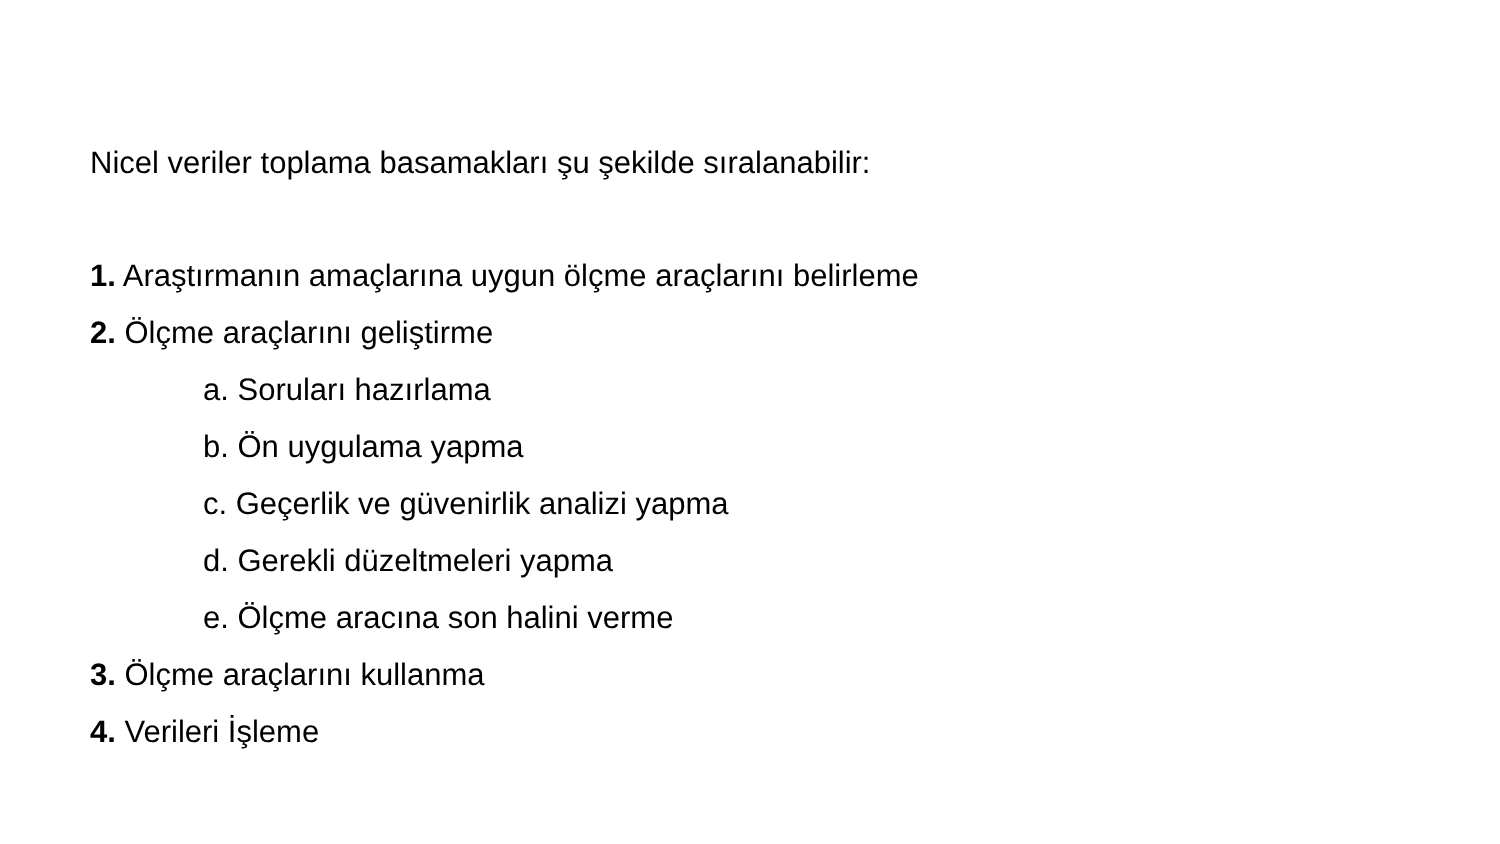Nicel veriler toplama basamakları şu şekilde sıralanabilir:
1. Araştırmanın amaçlarına uygun ölçme araçlarını belirleme
2. Ölçme araçlarını geliştirme
a. Soruları hazırlama
b. Ön uygulama yapma
c. Geçerlik ve güvenirlik analizi yapma
d. Gerekli düzeltmeleri yapma
e. Ölçme aracına son halini verme
3. Ölçme araçlarını kullanma
4. Verileri İşleme